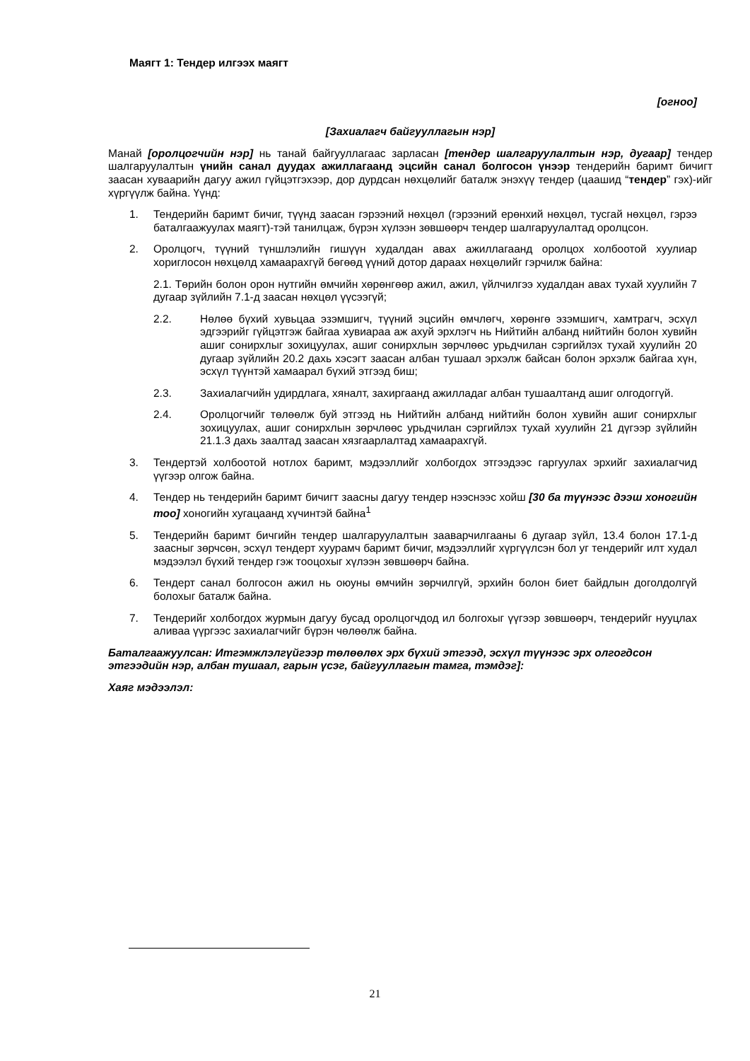Маягт 1: Тендер илгээх маягт
[огноо]
[Захиалагч байгууллагын нэр]
Манай [оролцогчийн нэр] нь танай байгууллагаас зарласан [тендер шалгаруулалтын нэр, дугаар] тендер шалгаруулалтын үнийн санал дуудах ажиллагаанд эцсийн санал болгосон үнээр тендерийн баримт бичигт заасан хуваарийн дагуу ажил гүйцэтгэхээр, дор дурдсан нөхцөлийг баталж энэхүү тендер (цаашид “тендер” гэх)-ийг хүргүүлж байна. Үүнд:
1. Тендерийн баримт бичиг, түүнд заасан гэрээний нөхцөл (гэрээний ерөнхий нөхцөл, тусгай нөхцөл, гэрээ баталгаажуулах маягт)-тэй танилцаж, бүрэн хүлээн зөвшөөрч тендер шалгаруулалтад оролцсон.
2. Оролцогч, түүний түншлэлийн гишүүн худалдан авах ажиллагаанд оролцох холбоотой хуулиар хориглосон нөхцөлд хамаарахгүй бөгөөд үүний дотор дараах нөхцөлийг гэрчилж байна:
2.1. Төрийн болон орон нутгийн өмчийн хөрөнгөөр ажил, ажил, үйлчилгээ худалдан авах тухай хуулийн 7 дугаар зүйлийн 7.1-д заасан нөхцөл үүсээгүй;
2.2. Нөлөө бүхий хувьцаа эзэмшигч, түүний эцсийн өмчлөгч, хөрөнгө эзэмшигч, хамтрагч, эсхүл эдгээрийг гүйцэтгэж байгаа хувиараа аж ахуй эрхлэгч нь Нийтийн албанд нийтийн болон хувийн ашиг сонирхлыг зохицуулах, ашиг сонирхлын зөрчлөөс урьдчилан сэргийлэх тухай хуулийн 20 дугаар зүйлийн 20.2 дахь хэсэгт заасан албан тушаал эрхэлж байсан болон эрхэлж байгаа хүн, эсхүл түүнтэй хамаарал бүхий этгээд биш;
2.3. Захиалагчийн удирдлага, хяналт, захиргаанд ажилладаг албан тушаалтанд ашиг олгодоггүй.
2.4. Оролцогчийг төлөөлж буй этгээд нь Нийтийн албанд нийтийн болон хувийн ашиг сонирхлыг зохицуулах, ашиг сонирхлын зөрчлөөс урьдчилан сэргийлэх тухай хуулийн 21 дүгээр зүйлийн 21.1.3 дахь заалтад заасан хязгаарлалтад хамаарахгүй.
3. Тендертэй холбоотой нотлох баримт, мэдээллийг холбогдох этгээдээс гаргуулах эрхийг захиалагчид үүгээр олгож байна.
4. Тендер нь тендерийн баримт бичигт заасны дагуу тендер нээснээс хойш [30 ба түүнээс дээш хоногийн тоо] хоногийн хугацаанд хүчинтэй байна<sup>1</sup>
5. Тендерийн баримт бичгийн тендер шалгаруулалтын зааварчилгааны 6 дугаар зүйл, 13.4 болон 17.1-д заасныг зөрчсөн, эсхүл тендерт хуурамч баримт бичиг, мэдээллийг хүргүүлсэн бол уг тендерийг илт худал мэдээлэл бүхий тендер гэж тооцохыг хүлээн зөвшөөрч байна.
6. Тендерт санал болгосон ажил нь оюуны өмчийн зөрчилгүй, эрхийн болон биет байдлын доголдолгүй болохыг баталж байна.
7. Тендерийг холбогдох журмын дагуу бусад оролцогчдод ил болгохыг үүгээр зөвшөөрч, тендерийг нууцлах аливаа үүргээс захиалагчийг бүрэн чөлөөлж байна.
Баталгаажуулсан: Итгэмжлэлгүйгээр төлөөлөх эрх бүхий этгээд, эсхүл түүнээс эрх олгогдсон этгээдийн нэр, албан тушаал, гарын үсэг, байгууллагын тамга, тэмдэг]:
Хаяг мэдээлэл:
21